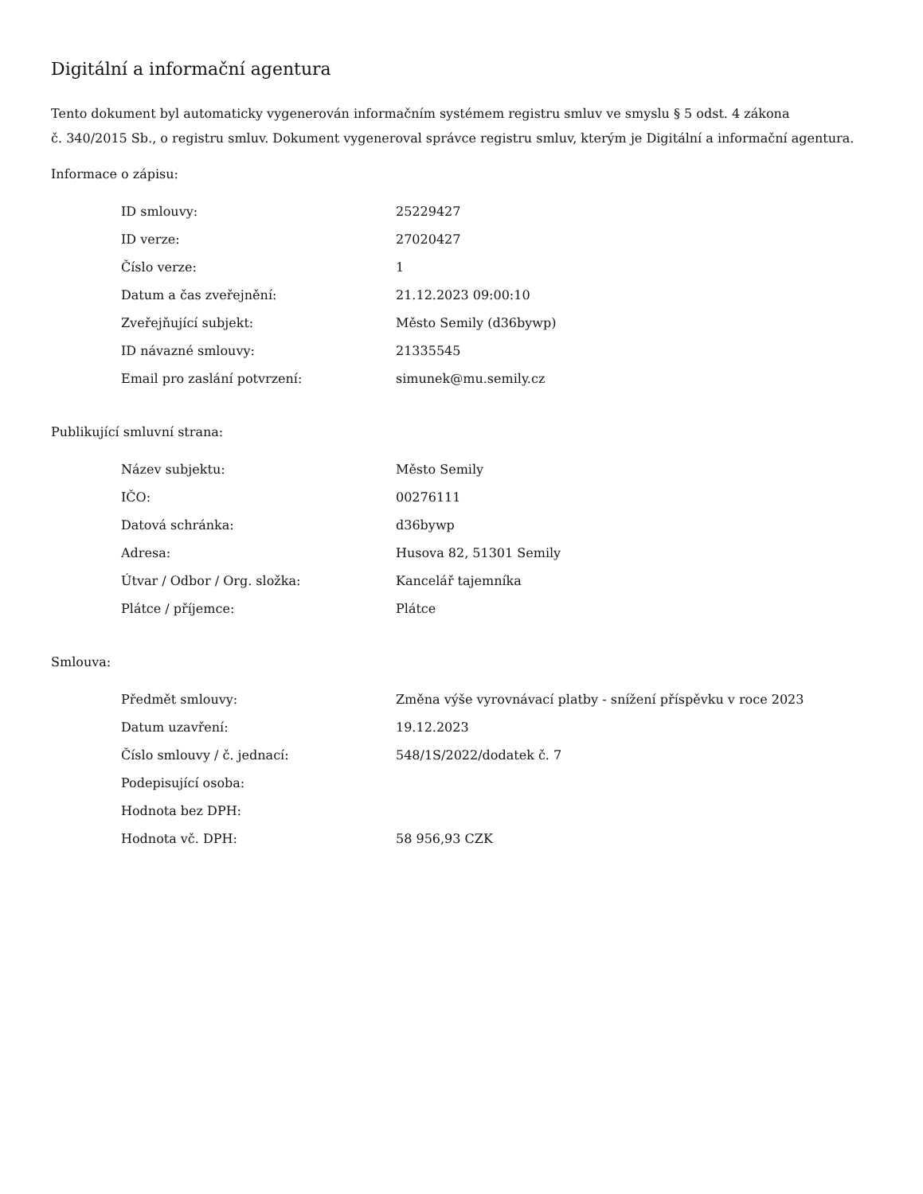Digitální a informační agentura
Tento dokument byl automaticky vygenerován informačním systémem registru smluv ve smyslu § 5 odst. 4 zákona
č. 340/2015 Sb., o registru smluv. Dokument vygeneroval správce registru smluv, kterým je Digitální a informační agentura.
Informace o zápisu:
| ID smlouvy: | 25229427 |
| ID verze: | 27020427 |
| Číslo verze: | 1 |
| Datum a čas zveřejnění: | 21.12.2023 09:00:10 |
| Zveřejňující subjekt: | Město Semily (d36bywp) |
| ID návazné smlouvy: | 21335545 |
| Email pro zaslání potvrzení: | simunek@mu.semily.cz |
Publikující smluvní strana:
| Název subjektu: | Město Semily |
| IČO: | 00276111 |
| Datová schránka: | d36bywp |
| Adresa: | Husova 82, 51301 Semily |
| Útvar / Odbor / Org. složka: | Kancelář tajemníka |
| Plátce / příjemce: | Plátce |
Smlouva:
| Předmět smlouvy: | Změna výše vyrovnávací platby - snížení příspěvku v roce 2023 |
| Datum uzavření: | 19.12.2023 |
| Číslo smlouvy / č. jednací: | 548/1S/2022/dodatek č. 7 |
| Podepisující osoba: | |
| Hodnota bez DPH: | |
| Hodnota vč. DPH: | 58 956,93 CZK |